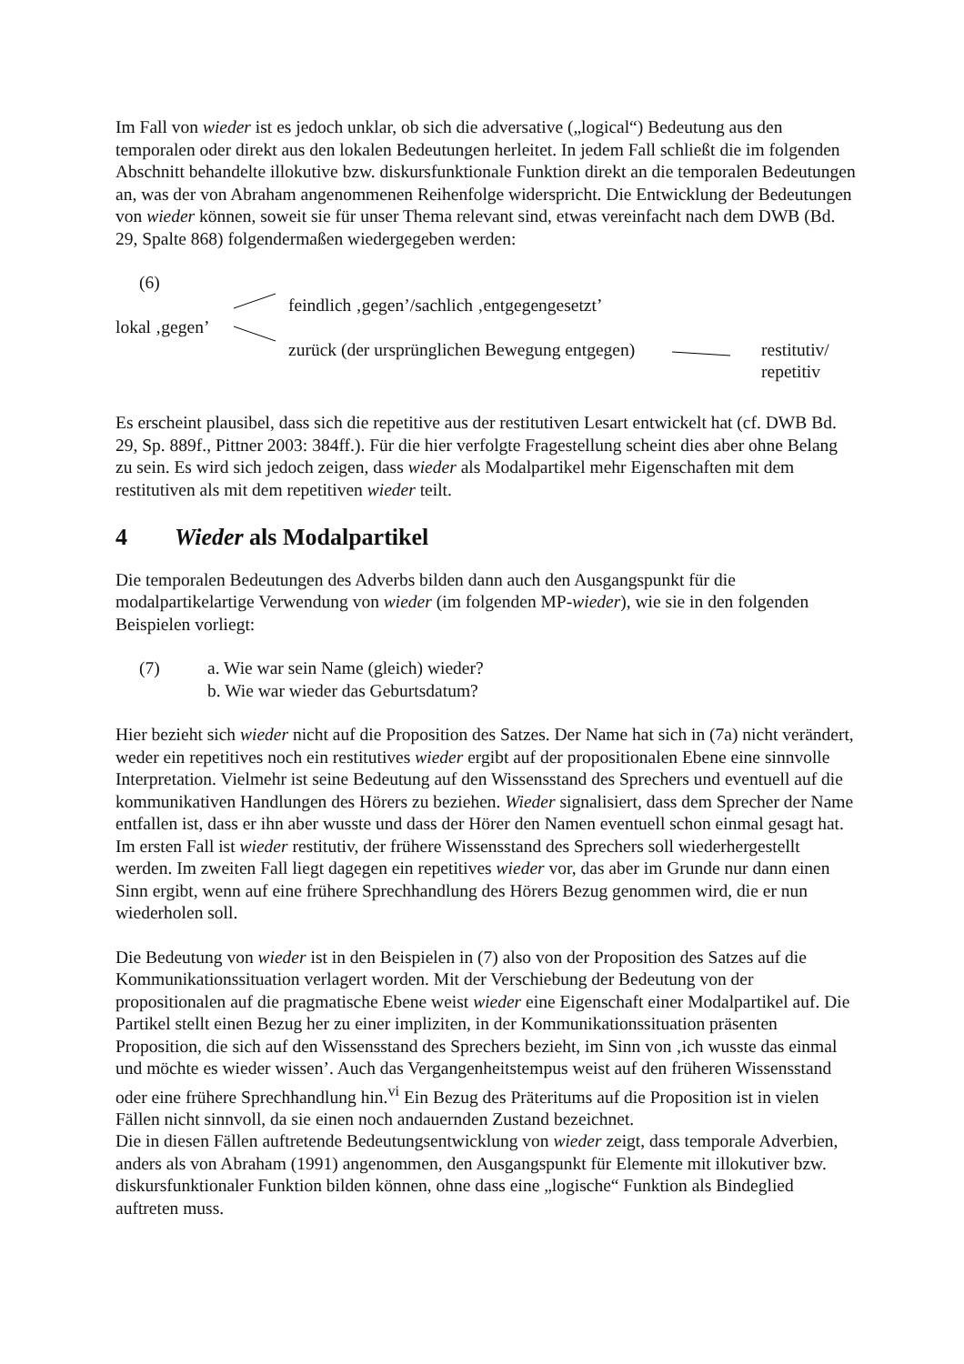Im Fall von wieder ist es jedoch unklar, ob sich die adversative („logical“) Bedeutung aus den temporalen oder direkt aus den lokalen Bedeutungen herleitet. In jedem Fall schließt die im folgenden Abschnitt behandelte illokutive bzw. diskursfunktionale Funktion direkt an die temporalen Bedeutungen an, was der von Abraham angenommenen Reihenfolge widerspricht. Die Entwicklung der Bedeutungen von wieder können, soweit sie für unser Thema relevant sind, etwas vereinfacht nach dem DWB (Bd. 29, Spalte 868) folgendermaßen wiedergegeben werden:
(6)
feindlich ‚gegen’/sachlich ‚entgegengesetzt’
lokal ‚gegen’
zurück (der ursprünglichen Bewegung entgegen) restitutiv/
repetitiv
Es erscheint plausibel, dass sich die repetitive aus der restitutiven Lesart entwickelt hat (cf. DWB Bd. 29, Sp. 889f., Pittner 2003: 384ff.). Für die hier verfolgte Fragestellung scheint dies aber ohne Belang zu sein. Es wird sich jedoch zeigen, dass wieder als Modalpartikel mehr Eigenschaften mit dem restitutiven als mit dem repetitiven wieder teilt.
4 Wieder als Modalpartikel
Die temporalen Bedeutungen des Adverbs bilden dann auch den Ausgangspunkt für die modalpartikelartige Verwendung von wieder (im folgenden MP-wieder), wie sie in den folgenden Beispielen vorliegt:
(7) a. Wie war sein Name (gleich) wieder?
b. Wie war wieder das Geburtsdatum?
Hier bezieht sich wieder nicht auf die Proposition des Satzes. Der Name hat sich in (7a) nicht verändert, weder ein repetitives noch ein restitutives wieder ergibt auf der propositionalen Ebene eine sinnvolle Interpretation. Vielmehr ist seine Bedeutung auf den Wissensstand des Sprechers und eventuell auf die kommunikativen Handlungen des Hörers zu beziehen. Wieder signalisiert, dass dem Sprecher der Name entfallen ist, dass er ihn aber wusste und dass der Hörer den Namen eventuell schon einmal gesagt hat. Im ersten Fall ist wieder restitutiv, der frühere Wissensstand des Sprechers soll wiederhergestellt werden. Im zweiten Fall liegt dagegen ein repetitives wieder vor, das aber im Grunde nur dann einen Sinn ergibt, wenn auf eine frühere Sprechhandlung des Hörers Bezug genommen wird, die er nun wiederholen soll.
Die Bedeutung von wieder ist in den Beispielen in (7) also von der Proposition des Satzes auf die Kommunikationssituation verlagert worden. Mit der Verschiebung der Bedeutung von der propositionalen auf die pragmatische Ebene weist wieder eine Eigenschaft einer Modalpartikel auf. Die Partikel stellt einen Bezug her zu einer impliziten, in der Kommunikationssituation präsenten Proposition, die sich auf den Wissensstand des Sprechers bezieht, im Sinn von ‚ich wusste das einmal und möchte es wieder wissen’. Auch das Vergangenheitstempus weist auf den früheren Wissensstand oder eine frühere Sprechhandlung hin.<sup>vi</sup> Ein Bezug des Präteritums auf die Proposition ist in vielen Fällen nicht sinnvoll, da sie einen noch andauernden Zustand bezeichnet.
Die in diesen Fällen auftretende Bedeutungsentwicklung von wieder zeigt, dass temporale Adverbien, anders als von Abraham (1991) angenommen, den Ausgangspunkt für Elemente mit illokutiver bzw. diskursfunktionaler Funktion bilden können, ohne dass eine „logische“ Funktion als Bindeglied auftreten muss.